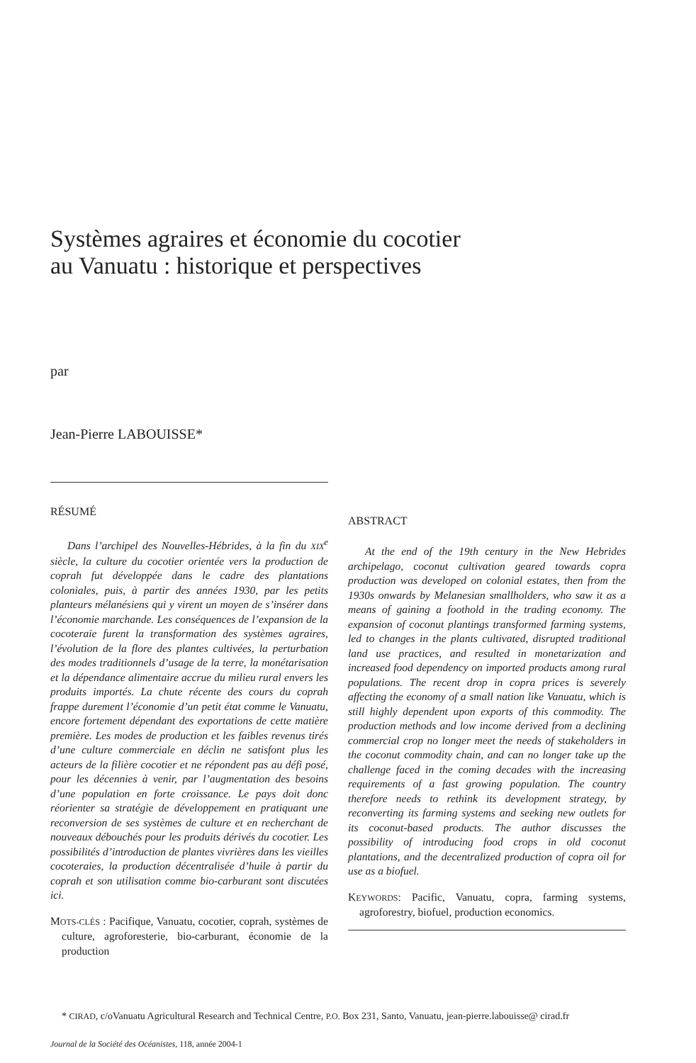Systèmes agraires et économie du cocotier
au Vanuatu : historique et perspectives
par
Jean-Pierre LABOUISSE*
RÉSUMÉ
Dans l’archipel des Nouvelles-Hébrides, à la fin du XIX<sup>e</sup> siècle, la culture du cocotier orientée vers la production de coprah fut développée dans le cadre des plantations coloniales, puis, à partir des années 1930, par les petits planteurs mélanésiens qui y virent un moyen de s’insérer dans l’économie marchande. Les conséquences de l’expansion de la cocoteraie furent la transformation des systèmes agraires, l’évolution de la flore des plantes cultivées, la perturbation des modes traditionnels d’usage de la terre, la monétarisation et la dépendance alimentaire accrue du milieu rural envers les produits importés. La chute récente des cours du coprah frappe durement l’économie d’un petit état comme le Vanuatu, encore fortement dépendant des exportations de cette matière première. Les modes de production et les faibles revenus tirés d’une culture commerciale en déclin ne satisfont plus les acteurs de la filière cocotier et ne répondent pas au défi posé, pour les décennies à venir, par l’augmentation des besoins d’une population en forte croissance. Le pays doit donc réorienter sa stratégie de développement en pratiquant une reconversion de ses systèmes de culture et en recherchant de nouveaux débouchés pour les produits dérivés du cocotier. Les possibilités d’introduction de plantes vivrières dans les vieilles cocoteraies, la production décentralisée d’huile à partir du coprah et son utilisation comme bio-carburant sont discutées ici.
MOTS-CLÉS : Pacifique, Vanuatu, cocotier, coprah, systèmes de culture, agroforesterie, bio-carburant, économie de la production
ABSTRACT
At the end of the 19th century in the New Hebrides archipelago, coconut cultivation geared towards copra production was developed on colonial estates, then from the 1930s onwards by Melanesian smallholders, who saw it as a means of gaining a foothold in the trading economy. The expansion of coconut plantings transformed farming systems, led to changes in the plants cultivated, disrupted traditional land use practices, and resulted in monetarization and increased food dependency on imported products among rural populations. The recent drop in copra prices is severely affecting the economy of a small nation like Vanuatu, which is still highly dependent upon exports of this commodity. The production methods and low income derived from a declining commercial crop no longer meet the needs of stakeholders in the coconut commodity chain, and can no longer take up the challenge faced in the coming decades with the increasing requirements of a fast growing population. The country therefore needs to rethink its development strategy, by reconverting its farming systems and seeking new outlets for its coconut-based products. The author discusses the possibility of introducing food crops in old coconut plantations, and the decentralized production of copra oil for use as a biofuel.
KEYWORDS: Pacific, Vanuatu, copra, farming systems, agroforestry, biofuel, production economics.
* CIRAD, c/oVanuatu Agricultural Research and Technical Centre, P.O. Box 231, Santo, Vanuatu, jean-pierre.labouisse@ cirad.fr
Journal de la Société des Océanistes, 118, année 2004-1